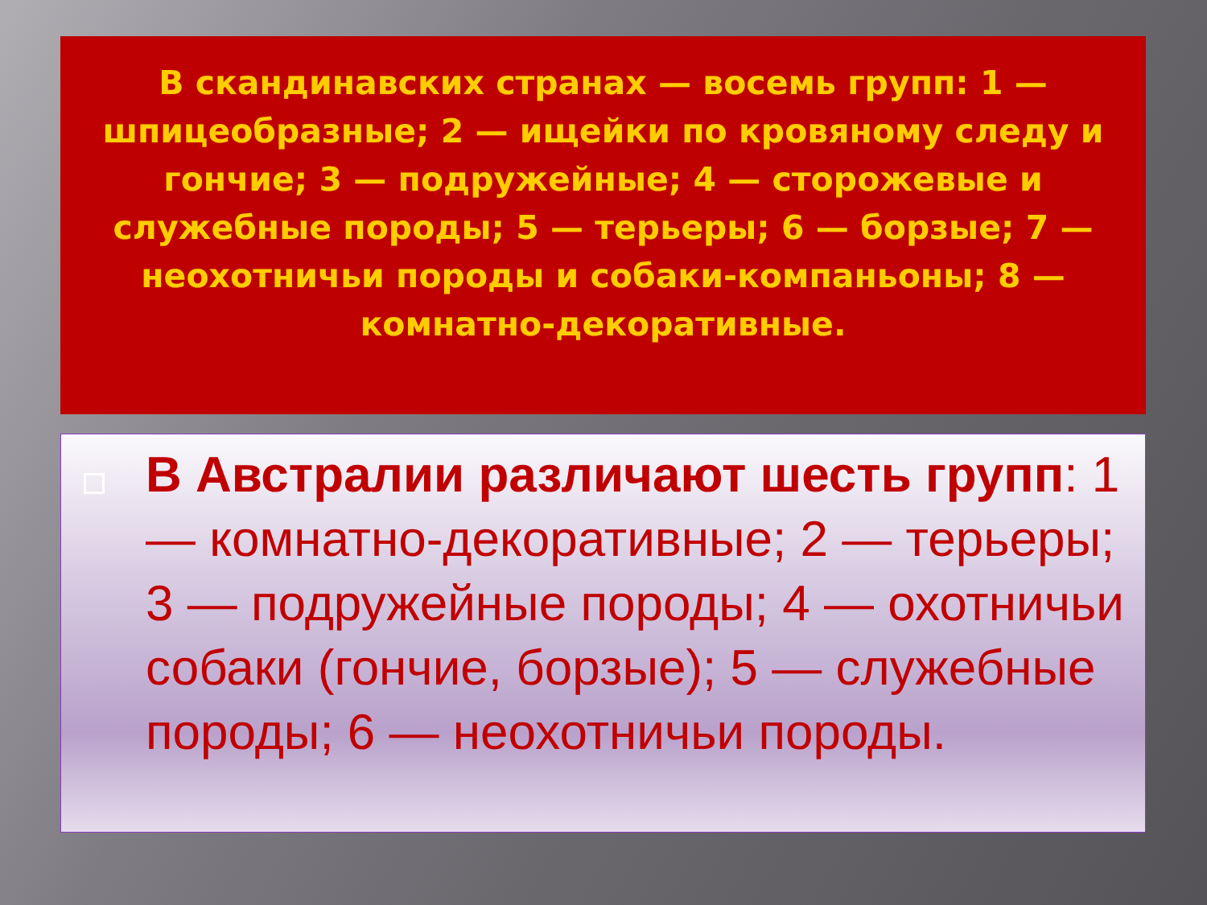В скандинавских странах — восемь групп: 1 — шпицеобразные; 2 — ищейки по кровяному следу и гончие; 3 — подружейные; 4 — сторожевые и служебные породы; 5 — терьеры; 6 — борзые; 7 — неохотничьи породы и собаки-компаньоны; 8 — комнатно-декоративные.
В Австралии различают шесть групп: 1 — комнатно-декоративные; 2 — терьеры; 3 — подружейные породы; 4 — охотничьи собаки (гончие, борзые); 5 — служебные породы; 6 — неохотничьи породы.